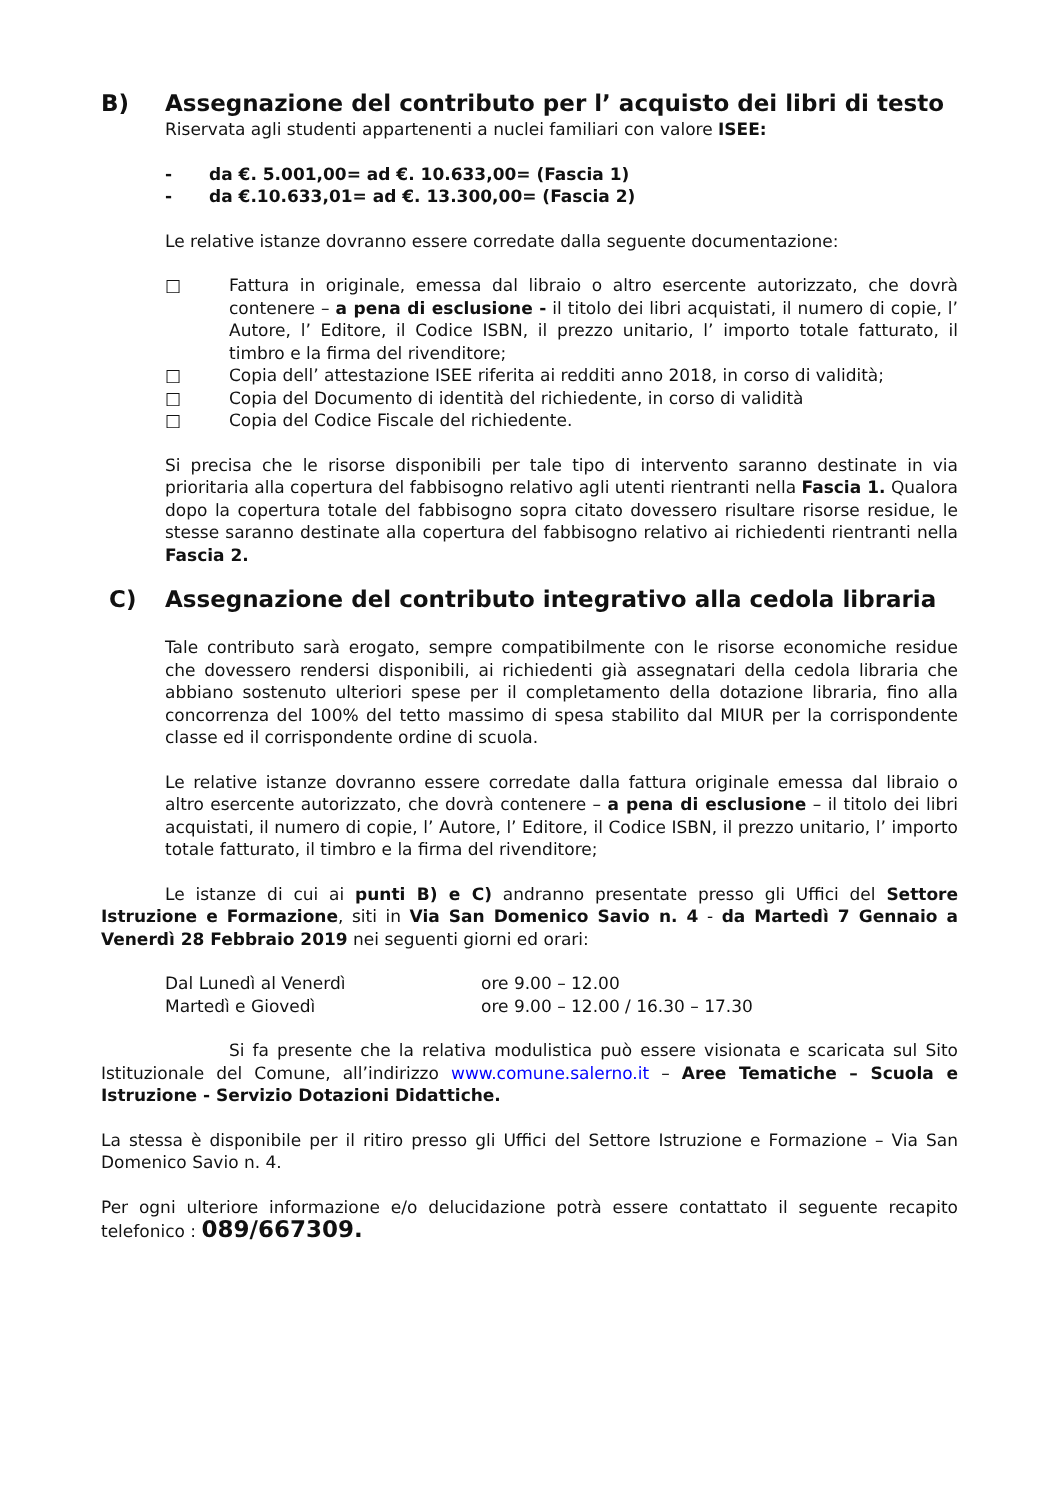B) Assegnazione del contributo per l’ acquisto dei libri di testo
Riservata agli studenti appartenenti a nuclei familiari con valore ISEE:
- da €. 5.001,00= ad €. 10.633,00= (Fascia 1)
- da €.10.633,01= ad €. 13.300,00= (Fascia 2)
Le relative istanze dovranno essere corredate dalla seguente documentazione:
□ Fattura in originale, emessa dal libraio o altro esercente autorizzato, che dovrà contenere – a pena di esclusione - il titolo dei libri acquistati, il numero di copie, l’ Autore, l’ Editore, il Codice ISBN, il prezzo unitario, l’ importo totale fatturato, il timbro e la firma del rivenditore;
□ Copia dell’ attestazione ISEE riferita ai redditi anno 2018, in corso di validità;
□ Copia del Documento di identità del richiedente, in corso di validità
□ Copia del Codice Fiscale del richiedente.
Si precisa che le risorse disponibili per tale tipo di intervento saranno destinate in via prioritaria alla copertura del fabbisogno relativo agli utenti rientranti nella Fascia 1. Qualora dopo la copertura totale del fabbisogno sopra citato dovessero risultare risorse residue, le stesse saranno destinate alla copertura del fabbisogno relativo ai richiedenti rientranti nella Fascia 2.
C) Assegnazione del contributo integrativo alla cedola libraria
Tale contributo sarà erogato, sempre compatibilmente con le risorse economiche residue che dovessero rendersi disponibili, ai richiedenti già assegnatari della cedola libraria che abbiano sostenuto ulteriori spese per il completamento della dotazione libraria, fino alla concorrenza del 100% del tetto massimo di spesa stabilito dal MIUR per la corrispondente classe ed il corrispondente ordine di scuola.
Le relative istanze dovranno essere corredate dalla fattura originale emessa dal libraio o altro esercente autorizzato, che dovrà contenere – a pena di esclusione – il titolo dei libri acquistati, il numero di copie, l’ Autore, l’ Editore, il Codice ISBN, il prezzo unitario, l’ importo totale fatturato, il timbro e la firma del rivenditore;
Le istanze di cui ai punti B) e C) andranno presentate presso gli Uffici del Settore Istruzione e Formazione, siti in Via San Domenico Savio n. 4 - da Martedì 7 Gennaio a Venerdì 28 Febbraio 2019 nei seguenti giorni ed orari:
Dal Lunedì al Venerdì ore 9.00 – 12.00
Martedì e Giovedì ore 9.00 – 12.00 / 16.30 – 17.30
Si fa presente che la relativa modulistica può essere visionata e scaricata sul Sito Istituzionale del Comune, all’indirizzo www.comune.salerno.it – Aree Tematiche – Scuola e Istruzione - Servizio Dotazioni Didattiche.
La stessa è disponibile per il ritiro presso gli Uffici del Settore Istruzione e Formazione – Via San Domenico Savio n. 4.
Per ogni ulteriore informazione e/o delucidazione potrà essere contattato il seguente recapito telefonico : 089/667309.